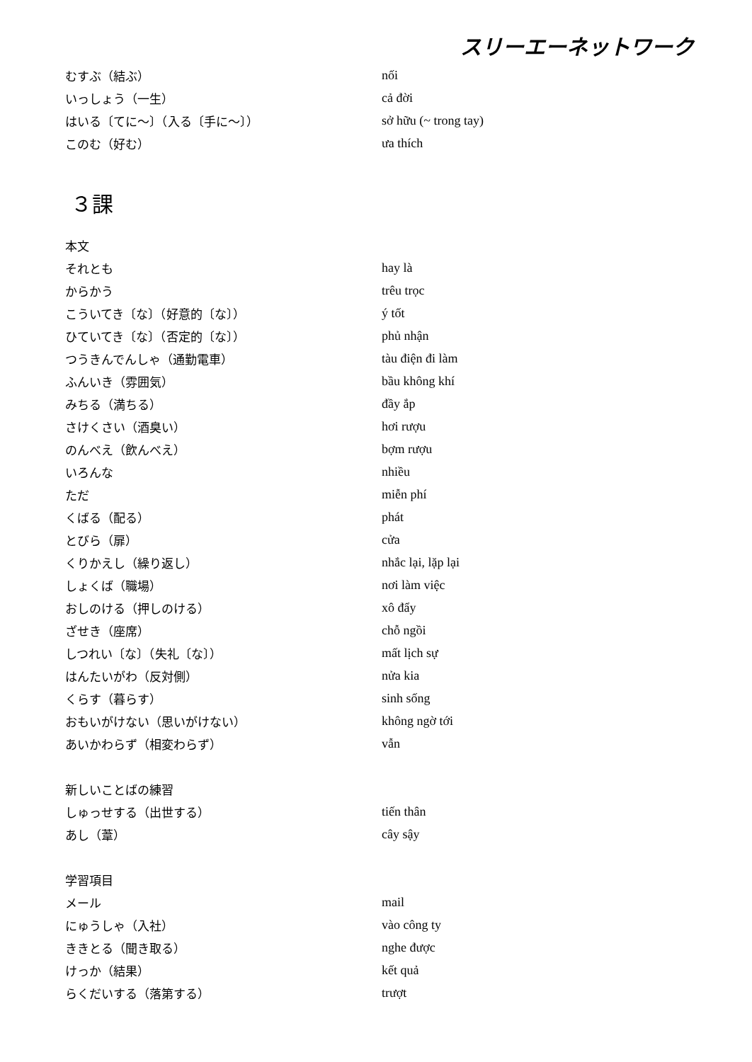スリーエーネットワーク
| むすぶ（結ぶ） | nối |
| いっしょう（一生） | cả đời |
| はいる〔てに～〕（入る〔手に～〕） | sở hữu (~ trong tay) |
| このむ（好む） | ưa thích |
３課
| 本文 | |
| それとも | hay là |
| からかう | trêu trọc |
| こういてき〔な〕（好意的〔な〕） | ý tốt |
| ひていてき〔な〕（否定的〔な〕） | phủ nhận |
| つうきんでんしゃ（通勤電車） | tàu điện đi làm |
| ふんいき（雰囲気） | bầu không khí |
| みちる（満ちる） | đầy ắp |
| さけくさい（酒臭い） | hơi rượu |
| のんべえ（飲んべえ） | bợm rượu |
| いろんな | nhiều |
| ただ | miễn phí |
| くばる（配る） | phát |
| とびら（扉） | cửa |
| くりかえし（繰り返し） | nhắc lại, lặp lại |
| しょくば（職場） | nơi làm việc |
| おしのける（押しのける） | xô đẩy |
| ざせき（座席） | chỗ ngồi |
| しつれい〔な〕（失礼〔な〕） | mất lịch sự |
| はんたいがわ（反対側） | nửa kia |
| くらす（暮らす） | sinh sống |
| おもいがけない（思いがけない） | không ngờ tới |
| あいかわらず（相変わらず） | vẫn |
| 新しいことばの練習 | |
| しゅっせする（出世する） | tiến thân |
| あし（葦） | cây sậy |
| 学習項目 | |
| メール | mail |
| にゅうしゃ（入社） | vào công ty |
| ききとる（聞き取る） | nghe được |
| けっか（結果） | kết quả |
| らくだいする（落第する） | trượt |